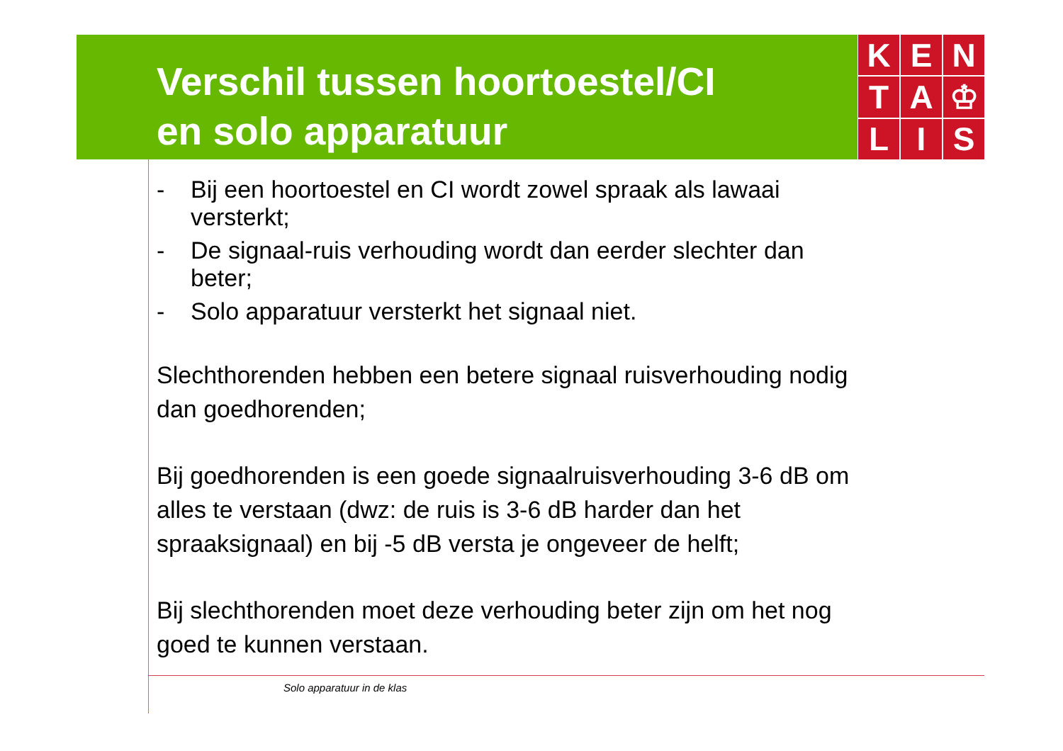Verschil tussen hoortoestel/CI
en solo apparatuur
K
E
N
T
A
♔
L
I
S
- Bij een hoortoestel en CI wordt zowel spraak als lawaai versterkt;
- De signaal-ruis verhouding wordt dan eerder slechter dan beter;
- Solo apparatuur versterkt het signaal niet.
Slechthorenden hebben een betere signaal ruisverhouding nodig dan goedhorenden;
Bij goedhorenden is een goede signaalruisverhouding 3-6 dB om alles te verstaan (dwz: de ruis is 3-6 dB harder dan het spraaksignaal) en bij -5 dB versta je ongeveer de helft;
Bij slechthorenden moet deze verhouding beter zijn om het nog goed te kunnen verstaan.
Solo apparatuur in de klas